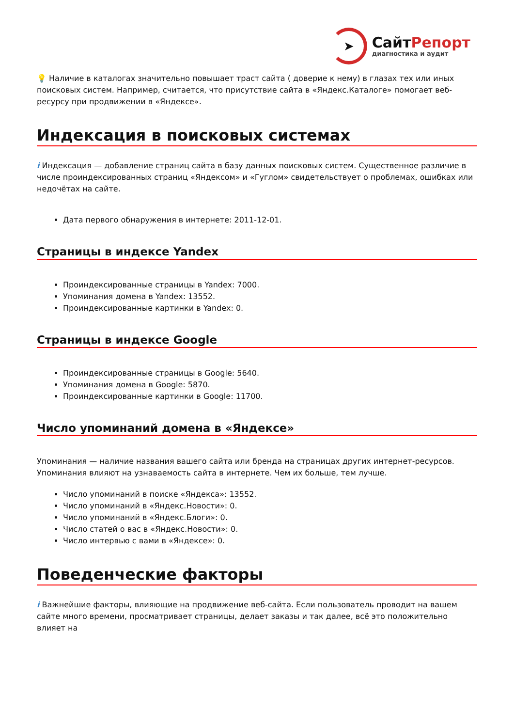➤
СайтРепорт
диагностика и аудит
💡 Наличие в каталогах значительно повышает траст сайта ( доверие к нему) в глазах тех или иных поисковых систем. Например, считается, что присутствие сайта в «Яндекс.Каталоге» помогает веб-ресурсу при продвижении в «Яндексе».
Индексация в поисковых системах
i Индексация — добавление страниц сайта в базу данных поисковых систем. Существенное различие в числе проиндексированных страниц «Яндексом» и «Гуглом» свидетельствует о проблемах, ошибках или недочётах на сайте.
Дата первого обнаружения в интернете: 2011-12-01.
Страницы в индексе Yandex
Проиндексированные страницы в Yandex: 7000.
Упоминания домена в Yandex: 13552.
Проиндексированные картинки в Yandex: 0.
Страницы в индексе Google
Проиндексированные страницы в Google: 5640.
Упоминания домена в Google: 5870.
Проиндексированные картинки в Google: 11700.
Число упоминаний домена в «Яндексе»
Упоминания — наличие названия вашего сайта или бренда на страницах других интернет-ресурсов. Упоминания влияют на узнаваемость сайта в интернете. Чем их больше, тем лучше.
Число упоминаний в поиске «Яндекса»: 13552.
Число упоминаний в «Яндекс.Новости»: 0.
Число упоминаний в «Яндекс.Блоги»: 0.
Число статей о вас в «Яндекс.Новости»: 0.
Число интервью с вами в «Яндексе»: 0.
Поведенческие факторы
i Важнейшие факторы, влияющие на продвижение веб-сайта. Если пользователь проводит на вашем сайте много времени, просматривает страницы, делает заказы и так далее, всё это положительно влияет на